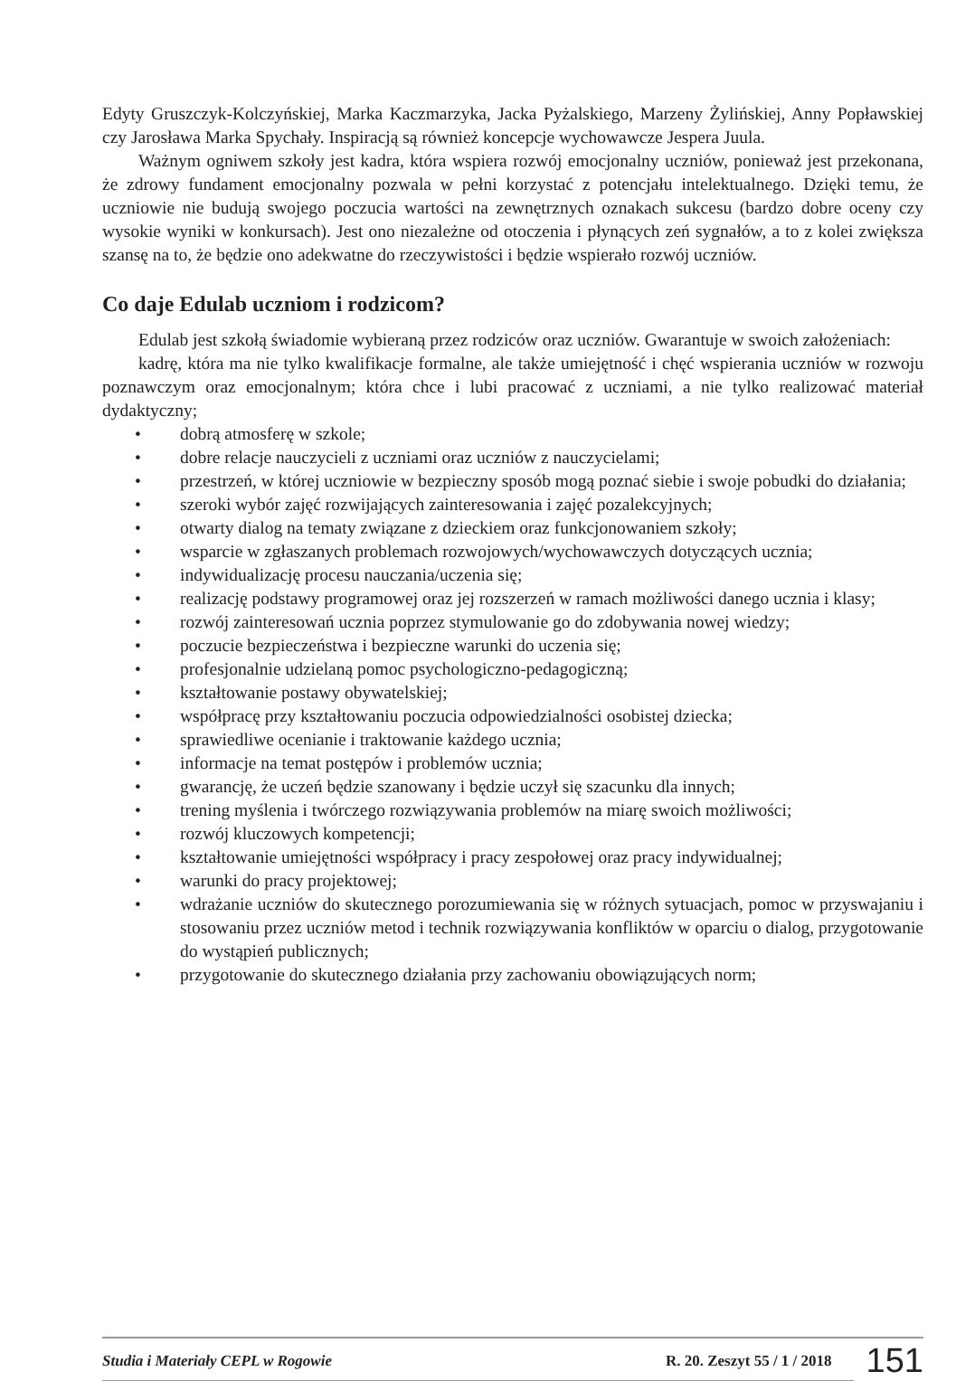Edyty Gruszczyk-Kolczyńskiej, Marka Kaczmarzyka, Jacka Pyżalskiego, Marzeny Żylińskiej, Anny Popławskiej czy Jarosława Marka Spychały. Inspiracją są również koncepcje wychowawcze Jespera Juula.
Ważnym ogniwem szkoły jest kadra, która wspiera rozwój emocjonalny uczniów, ponieważ jest przekonana, że zdrowy fundament emocjonalny pozwala w pełni korzystać z potencjału intelektualnego. Dzięki temu, że uczniowie nie budują swojego poczucia wartości na zewnętrznych oznakach sukcesu (bardzo dobre oceny czy wysokie wyniki w konkursach). Jest ono niezależne od otoczenia i płynących zeń sygnałów, a to z kolei zwiększa szansę na to, że będzie ono adekwatne do rzeczywistości i będzie wspierało rozwój uczniów.
Co daje Edulab uczniom i rodzicom?
Edulab jest szkołą świadomie wybieraną przez rodziców oraz uczniów. Gwarantuje w swoich założeniach:
kadrę, która ma nie tylko kwalifikacje formalne, ale także umiejętność i chęć wspierania uczniów w rozwoju poznawczym oraz emocjonalnym; która chce i lubi pracować z uczniami, a nie tylko realizować materiał dydaktyczny;
• dobrą atmosferę w szkole;
• dobre relacje nauczycieli z uczniami oraz uczniów z nauczycielami;
• przestrzeń, w której uczniowie w bezpieczny sposób mogą poznać siebie i swoje pobudki do działania;
• szeroki wybór zajęć rozwijających zainteresowania i zajęć pozalekcyjnych;
• otwarty dialog na tematy związane z dzieckiem oraz funkcjonowaniem szkoły;
• wsparcie w zgłaszanych problemach rozwojowych/wychowawczych dotyczących ucznia;
• indywidualizację procesu nauczania/uczenia się;
• realizację podstawy programowej oraz jej rozszerzeń w ramach możliwości danego ucznia i klasy;
• rozwój zainteresowań ucznia poprzez stymulowanie go do zdobywania nowej wiedzy;
• poczucie bezpieczeństwa i bezpieczne warunki do uczenia się;
• profesjonalnie udzielaną pomoc psychologiczno-pedagogiczną;
• kształtowanie postawy obywatelskiej;
• współpracę przy kształtowaniu poczucia odpowiedzialności osobistej dziecka;
• sprawiedliwe ocenianie i traktowanie każdego ucznia;
• informacje na temat postępów i problemów ucznia;
• gwarancję, że uczeń będzie szanowany i będzie uczył się szacunku dla innych;
• trening myślenia i twórczego rozwiązywania problemów na miarę swoich możliwości;
• rozwój kluczowych kompetencji;
• kształtowanie umiejętności współpracy i pracy zespołowej oraz pracy indywidualnej;
• warunki do pracy projektowej;
• wdrażanie uczniów do skutecznego porozumiewania się w różnych sytuacjach, pomoc w przyswajaniu i stosowaniu przez uczniów metod i technik rozwiązywania konfliktów w oparciu o dialog, przygotowanie do wystąpień publicznych;
• przygotowanie do skutecznego działania przy zachowaniu obowiązujących norm;
Studia i Materiały CEPL w Rogowie
R. 20. Zeszyt 55 / 1 / 2018
151